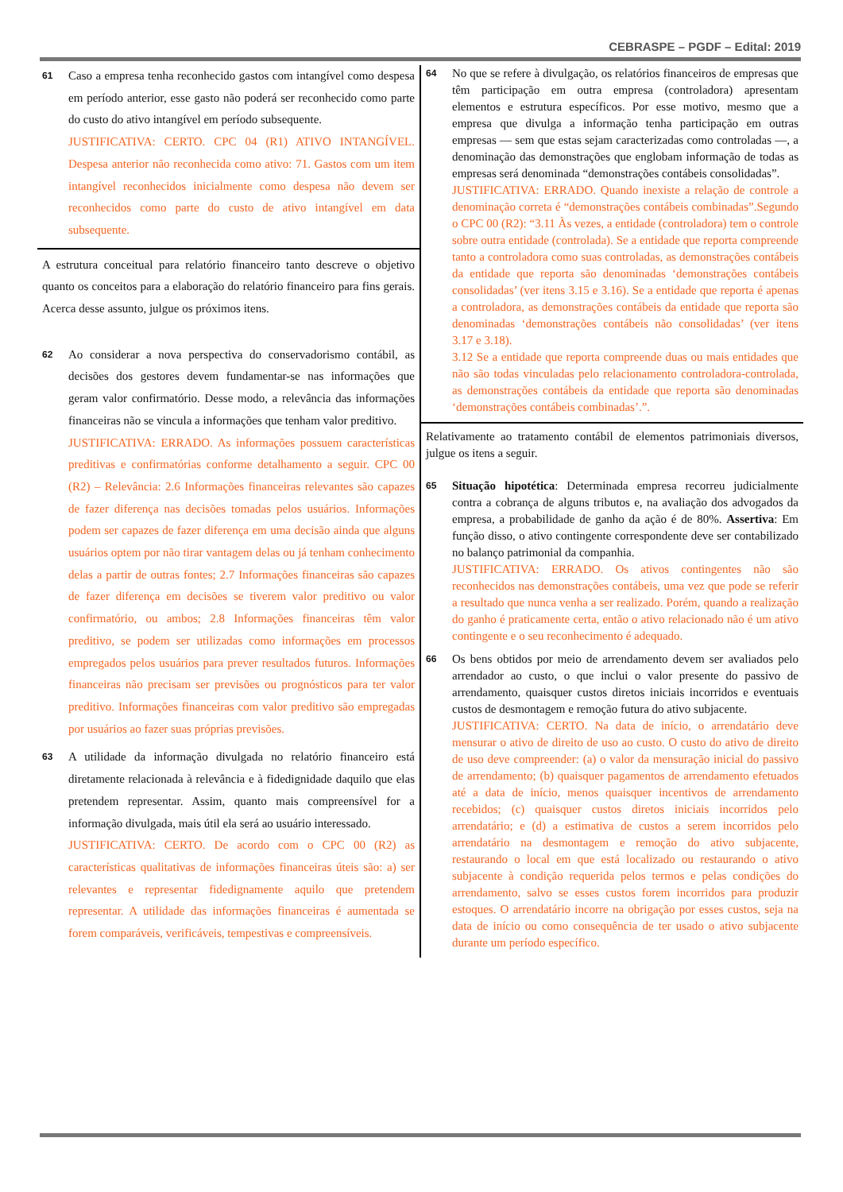CEBRASPE – PGDF – Edital: 2019
61
Caso a empresa tenha reconhecido gastos com intangível como despesa em período anterior, esse gasto não poderá ser reconhecido como parte do custo do ativo intangível em período subsequente.
JUSTIFICATIVA: CERTO. CPC 04 (R1) ATIVO INTANGÍVEL. Despesa anterior não reconhecida como ativo: 71. Gastos com um item intangível reconhecidos inicialmente como despesa não devem ser reconhecidos como parte do custo de ativo intangível em data subsequente.
A estrutura conceitual para relatório financeiro tanto descreve o objetivo quanto os conceitos para a elaboração do relatório financeiro para fins gerais. Acerca desse assunto, julgue os próximos itens.
62
Ao considerar a nova perspectiva do conservadorismo contábil, as decisões dos gestores devem fundamentar-se nas informações que geram valor confirmatório. Desse modo, a relevância das informações financeiras não se vincula a informações que tenham valor preditivo.
JUSTIFICATIVA: ERRADO. As informações possuem características preditivas e confirmatórias conforme detalhamento a seguir. CPC 00 (R2) – Relevância: 2.6 Informações financeiras relevantes são capazes de fazer diferença nas decisões tomadas pelos usuários. Informações podem ser capazes de fazer diferença em uma decisão ainda que alguns usuários optem por não tirar vantagem delas ou já tenham conhecimento delas a partir de outras fontes; 2.7 Informações financeiras são capazes de fazer diferença em decisões se tiverem valor preditivo ou valor confirmatório, ou ambos; 2.8 Informações financeiras têm valor preditivo, se podem ser utilizadas como informações em processos empregados pelos usuários para prever resultados futuros. Informações financeiras não precisam ser previsões ou prognósticos para ter valor preditivo. Informações financeiras com valor preditivo são empregadas por usuários ao fazer suas próprias previsões.
63
A utilidade da informação divulgada no relatório financeiro está diretamente relacionada à relevância e à fidedignidade daquilo que elas pretendem representar. Assim, quanto mais compreensível for a informação divulgada, mais útil ela será ao usuário interessado.
JUSTIFICATIVA: CERTO. De acordo com o CPC 00 (R2) as características qualitativas de informações financeiras úteis são: a) ser relevantes e representar fidedignamente aquilo que pretendem representar. A utilidade das informações financeiras é aumentada se forem comparáveis, verificáveis, tempestivas e compreensíveis.
64
No que se refere à divulgação, os relatórios financeiros de empresas que têm participação em outra empresa (controladora) apresentam elementos e estrutura específicos. Por esse motivo, mesmo que a empresa que divulga a informação tenha participação em outras empresas — sem que estas sejam caracterizadas como controladas —, a denominação das demonstrações que englobam informação de todas as empresas será denominada “demonstrações contábeis consolidadas”.
JUSTIFICATIVA: ERRADO. Quando inexiste a relação de controle a denominação correta é “demonstrações contábeis combinadas”.Segundo o CPC 00 (R2): “3.11 Às vezes, a entidade (controladora) tem o controle sobre outra entidade (controlada). Se a entidade que reporta compreende tanto a controladora como suas controladas, as demonstrações contábeis da entidade que reporta são denominadas ‘demonstrações contábeis consolidadas’ (ver itens 3.15 e 3.16). Se a entidade que reporta é apenas a controladora, as demonstrações contábeis da entidade que reporta são denominadas ‘demonstrações contábeis não consolidadas’ (ver itens 3.17 e 3.18).
3.12 Se a entidade que reporta compreende duas ou mais entidades que não são todas vinculadas pelo relacionamento controladora-controlada, as demonstrações contábeis da entidade que reporta são denominadas ‘demonstrações contábeis combinadas’.”.
Relativamente ao tratamento contábil de elementos patrimoniais diversos, julgue os itens a seguir.
65
Situação hipotética: Determinada empresa recorreu judicialmente contra a cobrança de alguns tributos e, na avaliação dos advogados da empresa, a probabilidade de ganho da ação é de 80%. Assertiva: Em função disso, o ativo contingente correspondente deve ser contabilizado no balanço patrimonial da companhia.
JUSTIFICATIVA: ERRADO. Os ativos contingentes não são reconhecidos nas demonstrações contábeis, uma vez que pode se referir a resultado que nunca venha a ser realizado. Porém, quando a realização do ganho é praticamente certa, então o ativo relacionado não é um ativo contingente e o seu reconhecimento é adequado.
66
Os bens obtidos por meio de arrendamento devem ser avaliados pelo arrendador ao custo, o que inclui o valor presente do passivo de arrendamento, quaisquer custos diretos iniciais incorridos e eventuais custos de desmontagem e remoção futura do ativo subjacente.
JUSTIFICATIVA: CERTO. Na data de início, o arrendatário deve mensurar o ativo de direito de uso ao custo. O custo do ativo de direito de uso deve compreender: (a) o valor da mensuração inicial do passivo de arrendamento; (b) quaisquer pagamentos de arrendamento efetuados até a data de início, menos quaisquer incentivos de arrendamento recebidos; (c) quaisquer custos diretos iniciais incorridos pelo arrendatário; e (d) a estimativa de custos a serem incorridos pelo arrendatário na desmontagem e remoção do ativo subjacente, restaurando o local em que está localizado ou restaurando o ativo subjacente à condição requerida pelos termos e pelas condições do arrendamento, salvo se esses custos forem incorridos para produzir estoques. O arrendatário incorre na obrigação por esses custos, seja na data de início ou como consequência de ter usado o ativo subjacente durante um período específico.